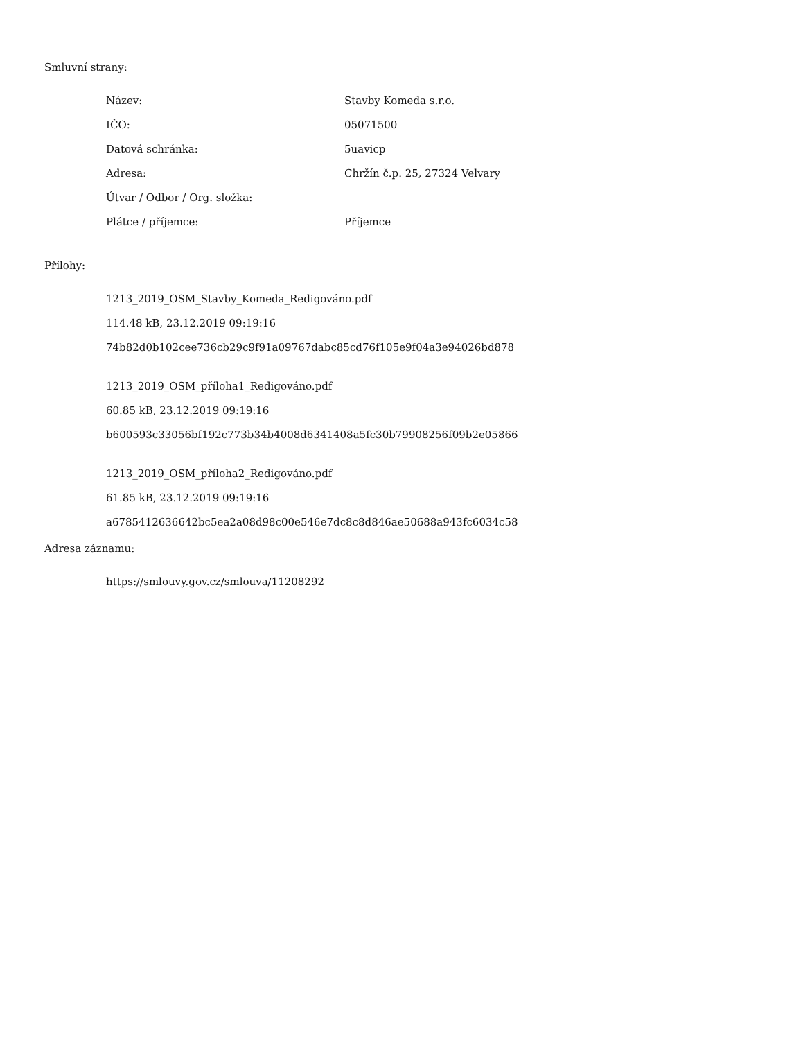Smluvní strany:
| Název: | Stavby Komeda s.r.o. |
| IČO: | 05071500 |
| Datová schránka: | 5uavicp |
| Adresa: | Chržín č.p. 25, 27324 Velvary |
| Útvar / Odbor / Org. složka: | |
| Plátce / příjemce: | Příjemce |
Přílohy:
1213_2019_OSM_Stavby_Komeda_Redigováno.pdf
114.48 kB, 23.12.2019 09:19:16
74b82d0b102cee736cb29c9f91a09767dabc85cd76f105e9f04a3e94026bd878
1213_2019_OSM_příloha1_Redigováno.pdf
60.85 kB, 23.12.2019 09:19:16
b600593c33056bf192c773b34b4008d6341408a5fc30b79908256f09b2e05866
1213_2019_OSM_příloha2_Redigováno.pdf
61.85 kB, 23.12.2019 09:19:16
a6785412636642bc5ea2a08d98c00e546e7dc8c8d846ae50688a943fc6034c58
Adresa záznamu:
https://smlouvy.gov.cz/smlouva/11208292